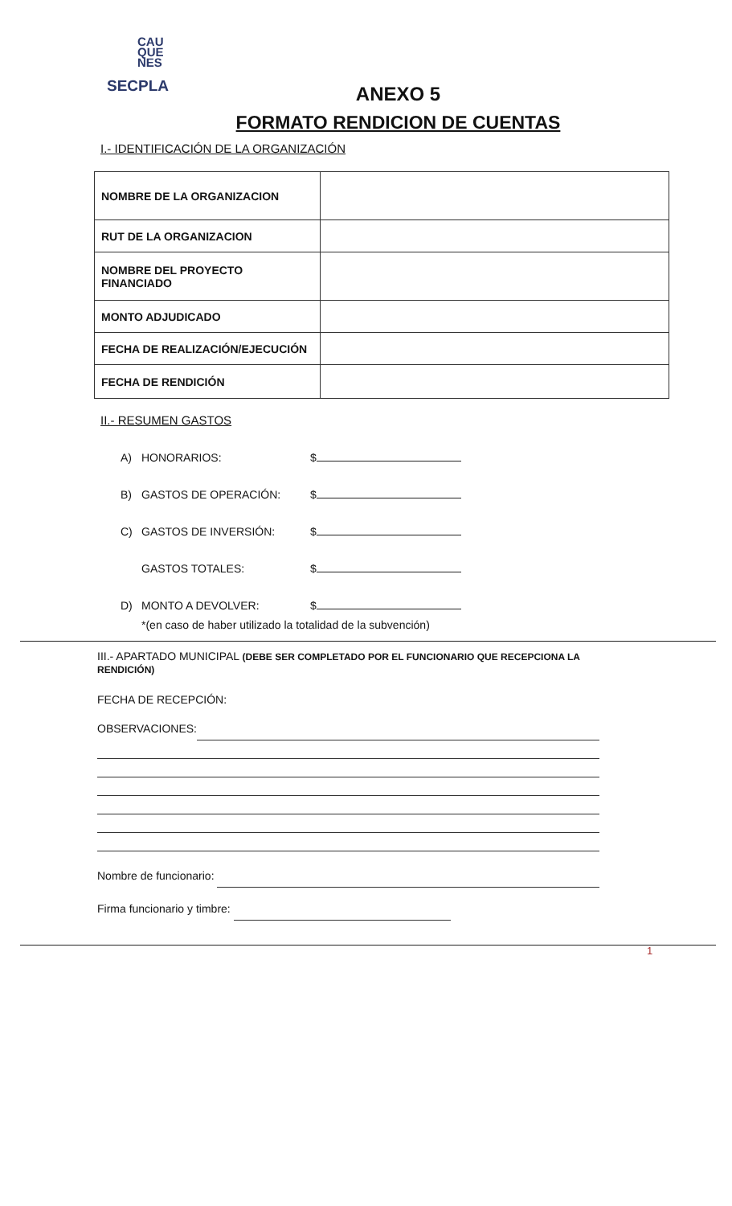CAU
QUE
NES
SECPLA
ANEXO 5
FORMATO RENDICION DE CUENTAS
I.- IDENTIFICACIÓN DE LA ORGANIZACIÓN
| NOMBRE DE LA ORGANIZACION | |
| RUT DE LA ORGANIZACION | |
| NOMBRE DEL PROYECTO FINANCIADO | |
| MONTO ADJUDICADO | |
| FECHA DE REALIZACIÓN/EJECUCIÓN | |
| FECHA DE RENDICIÓN | |
II.- RESUMEN GASTOS
A) HONORARIOS: $
B) GASTOS DE OPERACIÓN: $
C) GASTOS DE INVERSIÓN: $
GASTOS TOTALES: $
D) MONTO A DEVOLVER: $
*(en caso de haber utilizado la totalidad de la subvención)
III.- APARTADO MUNICIPAL (DEBE SER COMPLETADO POR EL FUNCIONARIO QUE RECEPCIONA LA RENDICIÓN)
FECHA DE RECEPCIÓN:
OBSERVACIONES:
Nombre de funcionario:
Firma funcionario y timbre:
1